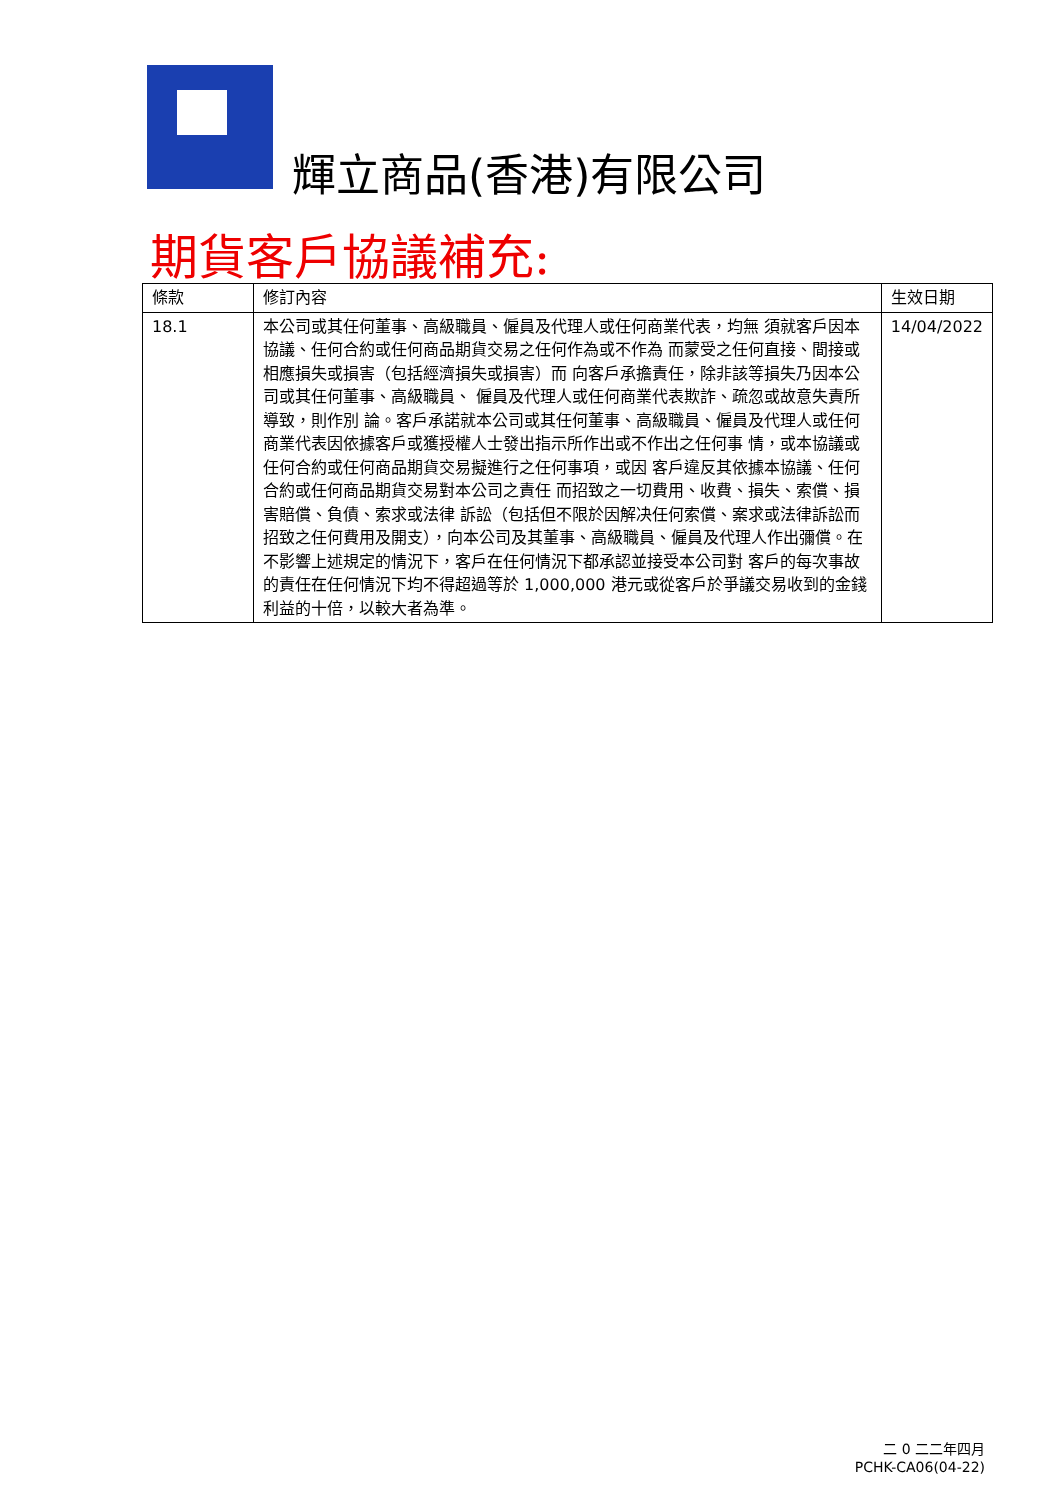輝立商品(香港)有限公司
期貨客戶協議補充:
| 條款 | 修訂內容 | 生效日期 |
| --- | --- | --- |
| 18.1 | 本公司或其任何董事、高級職員、僱員及代理人或任何商業代表，均無 須就客戶因本協議、任何合約或任何商品期貨交易之任何作為或不作為 而蒙受之任何直接、間接或相應損失或損害（包括經濟損失或損害）而 向客戶承擔責任，除非該等損失乃因本公司或其任何董事、高級職員、 僱員及代理人或任何商業代表欺詐、疏忽或故意失責所導致，則作別 論。客戶承諾就本公司或其任何董事、高級職員、僱員及代理人或任何 商業代表因依據客戶或獲授權人士發出指示所作出或不作出之任何事 情，或本協議或任何合約或任何商品期貨交易擬進行之任何事項，或因 客戶違反其依據本協議、任何合約或任何商品期貨交易對本公司之責任 而招致之一切費用、收費、損失、索償、損害賠償、負債、索求或法律 訴訟（包括但不限於因解决任何索償、案求或法律訴訟而招致之任何費用及開支），向本公司及其董事、高級職員、僱員及代理人作出彌償。在不影響上述規定的情況下，客戶在任何情況下都承認並接受本公司對 客戶的每次事故的責任在任何情況下均不得超過等於 1,000,000 港元或從客戶於爭議交易收到的金錢利益的十倍，以較大者為準。 | 14/04/2022 |
二 0 二二年四月
PCHK-CA06(04-22)